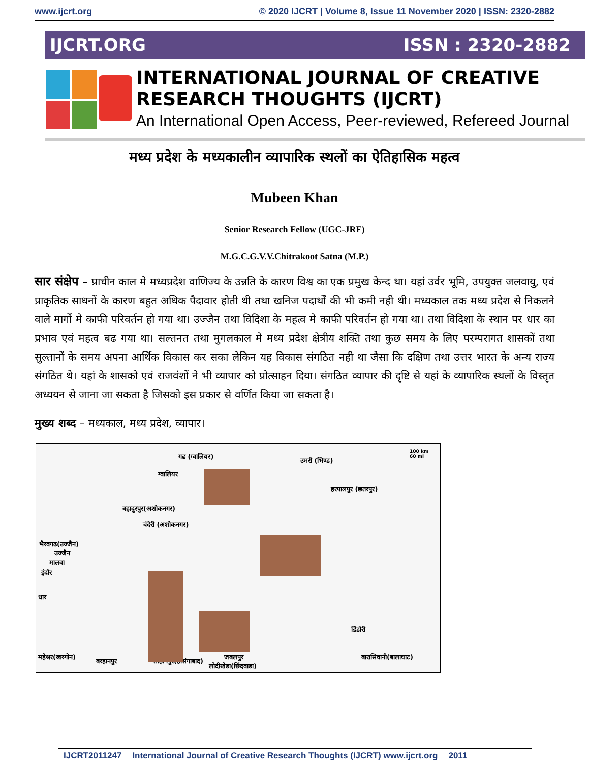www.ijcrt.org © 2020 IJCRT | Volume 8, Issue 11 November 2020 | ISSN: 2320-2882
IJCRT.ORG ISSN : 2320-2882
INTERNATIONAL JOURNAL OF CREATIVE RESEARCH THOUGHTS (IJCRT)
An International Open Access, Peer-reviewed, Refereed Journal
मध्य प्रदेश के मध्यकालीन व्यापारिक स्थलों का ऐतिहासिक महत्व
Mubeen Khan
Senior Research Fellow (UGC-JRF)
M.G.C.G.V.V.Chitrakoot Satna (M.P.)
सार संक्षेप – प्राचीन काल मे मध्यप्रदेश वाणिज्य के उन्नति के कारण विश्व का एक प्रमुख केन्द था। यहां उर्वर भूमि, उपयुक्त जलवायु, एवं प्राकृतिक साधनों के कारण बहुत अधिक पैदावार होती थी तथा खनिज पदार्थों की भी कमी नही थी। मध्यकाल तक मध्य प्रदेश से निकलने वाले मार्गो मे काफी परिवर्तन हो गया था। उज्जैन तथा विदिशा के महत्व मे काफी परिवर्तन हो गया था। तथा विदिशा के स्थान पर धार का प्रभाव एवं महत्व बढ गया था। सल्तनत तथा मुगलकाल मे मध्य प्रदेश क्षेत्रीय शक्ति तथा कुछ समय के लिए परम्परागत शासकों तथा सुल्तानों के समय अपना आर्थिक विकास कर सका लेकिन यह विकास संगठित नही था जैसा कि दक्षिण तथा उत्तर भारत के अन्य राज्य संगठित थे। यहां के शासको एवं राजवंशों ने भी व्यापार को प्रोत्साहन दिया। संगठित व्यापार की दृष्टि से यहां के व्यापारिक स्थलों के विस्तृत अध्ययन से जाना जा सकता है जिसको इस प्रकार से वर्णित किया जा सकता है।
मुख्य शब्द – मध्यकाल, मध्य प्रदेश, व्यापार।
गढ (ग्वालियर)
100 km
60 mi उमरी (भिण्ड)
ग्वालियर
हरपालपुर (छतरपुर)
बहादुरपुर(अशोकनगर)
चंदेरी (अशोकनगर)
भैरवगढ(उज्जैन)
उज्जैन
मालवा
इंदौर
धार
डिंडोरी
महेश्वर(खरगोन)
बरहानपुर सोहागपुर(होसंगाबाद)
जबलपुर
लोदीखेडा(छिंदवाडा)
बारासिवानी(बालाघाट)
IJCRT2011247 International Journal of Creative Research Thoughts (IJCRT) www.ijcrt.org
2011